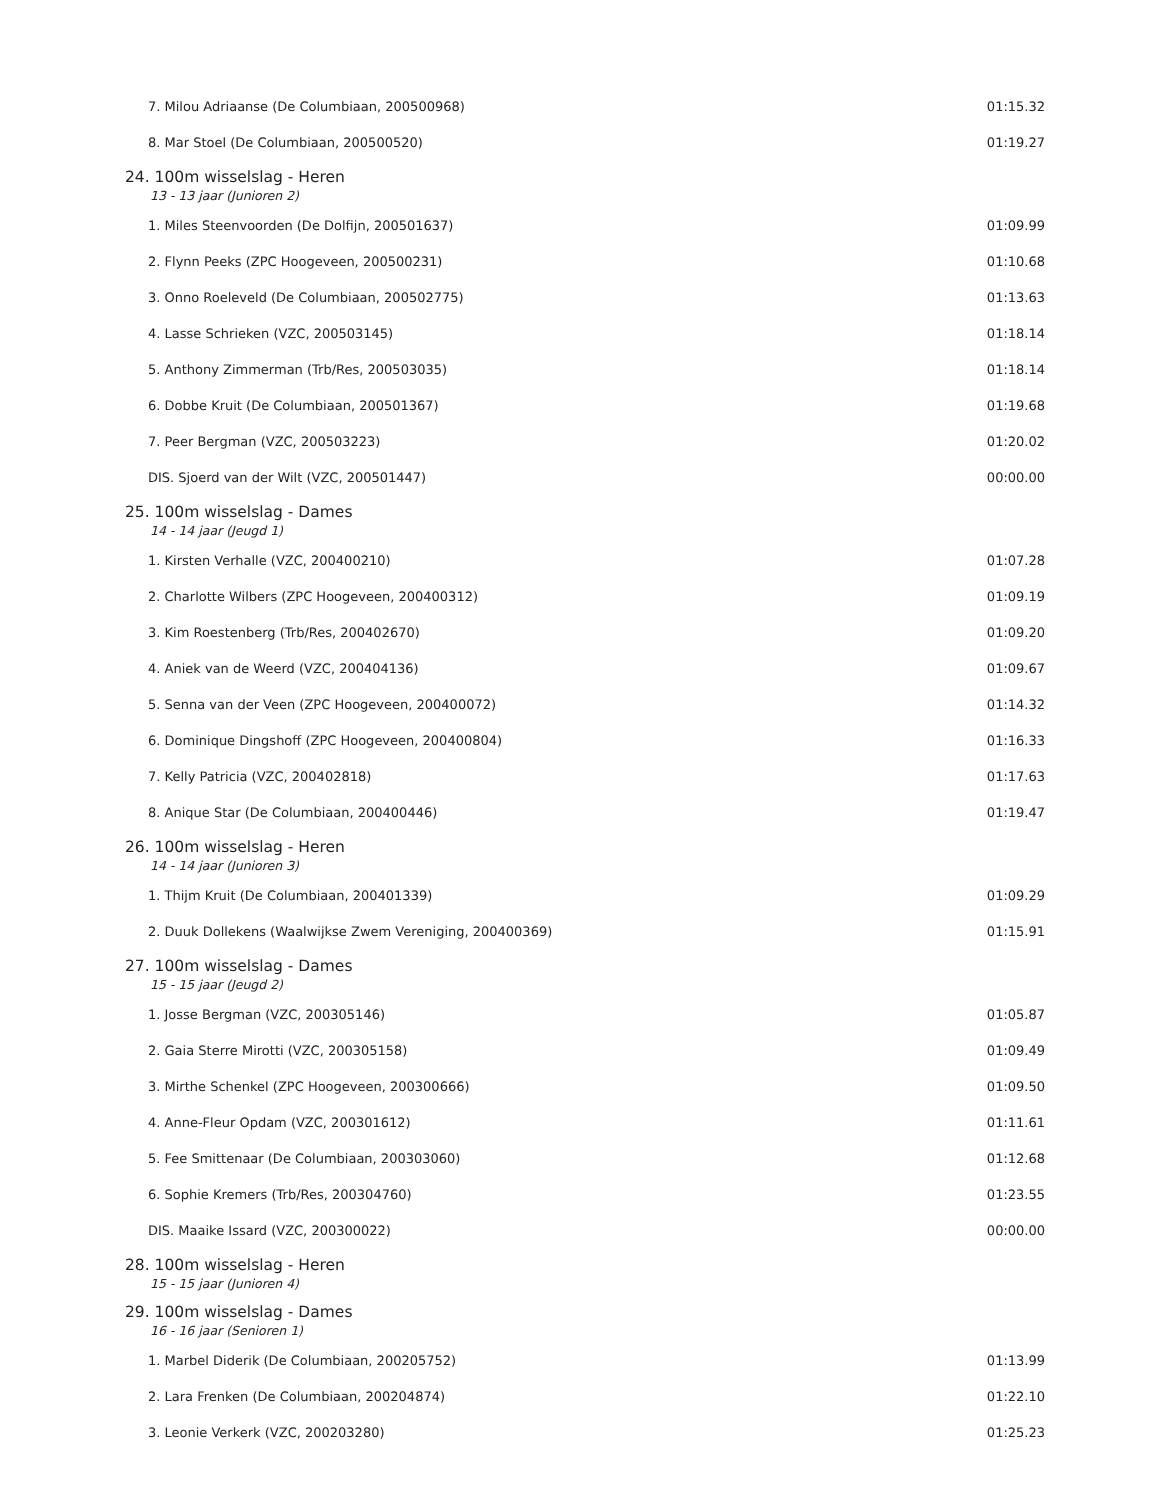| 7. Milou Adriaanse (De Columbiaan, 200500968) | 01:15.32 |
| 8. Mar Stoel (De Columbiaan, 200500520) | 01:19.27 |
| 24. 100m wisselslag - Heren | |
| 13 - 13 jaar (Junioren 2) | |
| 1. Miles Steenvoorden (De Dolfijn, 200501637) | 01:09.99 |
| 2. Flynn Peeks (ZPC Hoogeveen, 200500231) | 01:10.68 |
| 3. Onno Roeleveld (De Columbiaan, 200502775) | 01:13.63 |
| 4. Lasse Schrieken (VZC, 200503145) | 01:18.14 |
| 5. Anthony Zimmerman (Trb/Res, 200503035) | 01:18.14 |
| 6. Dobbe Kruit (De Columbiaan, 200501367) | 01:19.68 |
| 7. Peer Bergman (VZC, 200503223) | 01:20.02 |
| DIS. Sjoerd van der Wilt (VZC, 200501447) | 00:00.00 |
| 25. 100m wisselslag - Dames | |
| 14 - 14 jaar (Jeugd 1) | |
| 1. Kirsten Verhalle (VZC, 200400210) | 01:07.28 |
| 2. Charlotte Wilbers (ZPC Hoogeveen, 200400312) | 01:09.19 |
| 3. Kim Roestenberg (Trb/Res, 200402670) | 01:09.20 |
| 4. Aniek van de Weerd (VZC, 200404136) | 01:09.67 |
| 5. Senna van der Veen (ZPC Hoogeveen, 200400072) | 01:14.32 |
| 6. Dominique Dingshoff (ZPC Hoogeveen, 200400804) | 01:16.33 |
| 7. Kelly Patricia (VZC, 200402818) | 01:17.63 |
| 8. Anique Star (De Columbiaan, 200400446) | 01:19.47 |
| 26. 100m wisselslag - Heren | |
| 14 - 14 jaar (Junioren 3) | |
| 1. Thijm Kruit (De Columbiaan, 200401339) | 01:09.29 |
| 2. Duuk Dollekens (Waalwijkse Zwem Vereniging, 200400369) | 01:15.91 |
| 27. 100m wisselslag - Dames | |
| 15 - 15 jaar (Jeugd 2) | |
| 1. Josse Bergman (VZC, 200305146) | 01:05.87 |
| 2. Gaia Sterre Mirotti (VZC, 200305158) | 01:09.49 |
| 3. Mirthe Schenkel (ZPC Hoogeveen, 200300666) | 01:09.50 |
| 4. Anne-Fleur Opdam (VZC, 200301612) | 01:11.61 |
| 5. Fee Smittenaar (De Columbiaan, 200303060) | 01:12.68 |
| 6. Sophie Kremers (Trb/Res, 200304760) | 01:23.55 |
| DIS. Maaike Issard (VZC, 200300022) | 00:00.00 |
| 28. 100m wisselslag - Heren | |
| 15 - 15 jaar (Junioren 4) | |
| 29. 100m wisselslag - Dames | |
| 16 - 16 jaar (Senioren 1) | |
| 1. Marbel Diderik (De Columbiaan, 200205752) | 01:13.99 |
| 2. Lara Frenken (De Columbiaan, 200204874) | 01:22.10 |
| 3. Leonie Verkerk (VZC, 200203280) | 01:25.23 |